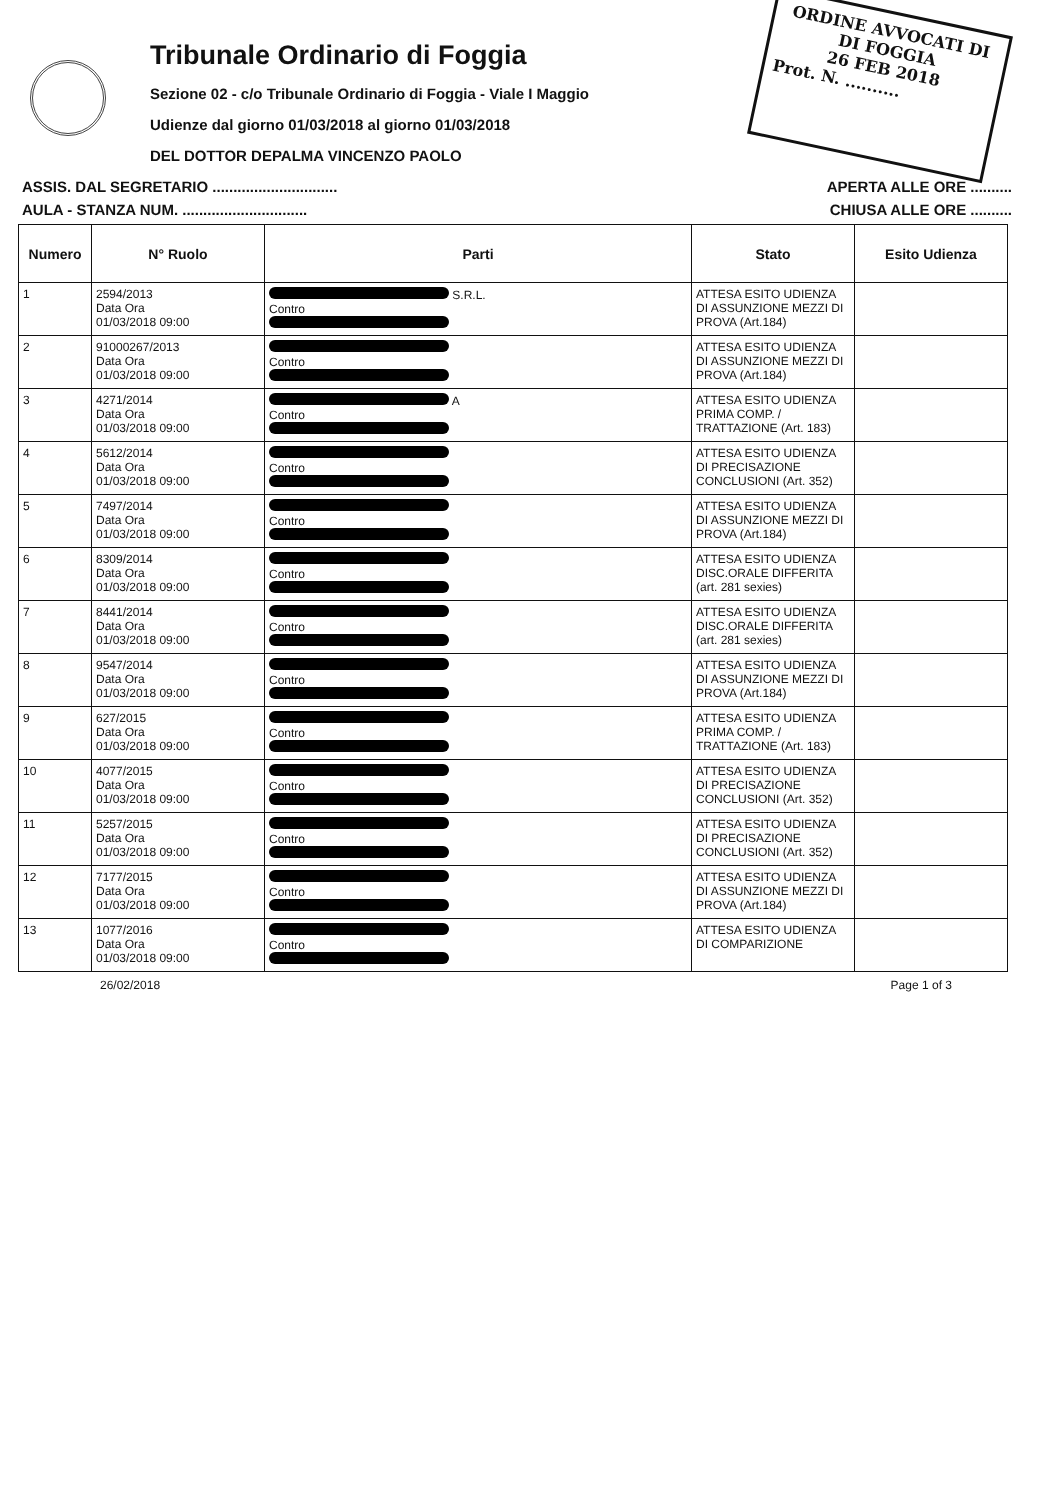ORDINE AVVOCATI DI
DI FOGGIA
26 FEB 2018
Prot. N. ..........
Tribunale Ordinario di Foggia
Sezione 02 - c/o Tribunale Ordinario di Foggia - Viale I Maggio
Udienze dal giorno 01/03/2018 al giorno 01/03/2018
DEL DOTTOR DEPALMA VINCENZO PAOLO
ASSIS. DAL SEGRETARIO .............................. APERTA ALLE ORE ..........
AULA - STANZA NUM. .............................. CHIUSA ALLE ORE ..........
| Numero | N° Ruolo | Parti | Stato | Esito Udienza |
| --- | --- | --- | --- | --- |
| 1 | 2594/2013 Data Ora 01/03/2018 09:00 | S.R.L. Contro | ATTESA ESITO UDIENZA DI ASSUNZIONE MEZZI DI PROVA (Art.184) | |
| 2 | 91000267/2013 Data Ora 01/03/2018 09:00 | Contro | ATTESA ESITO UDIENZA DI ASSUNZIONE MEZZI DI PROVA (Art.184) | |
| 3 | 4271/2014 Data Ora 01/03/2018 09:00 | A Contro | ATTESA ESITO UDIENZA PRIMA COMP. / TRATTAZIONE (Art. 183) | |
| 4 | 5612/2014 Data Ora 01/03/2018 09:00 | Contro | ATTESA ESITO UDIENZA DI PRECISAZIONE CONCLUSIONI (Art. 352) | |
| 5 | 7497/2014 Data Ora 01/03/2018 09:00 | Contro | ATTESA ESITO UDIENZA DI ASSUNZIONE MEZZI DI PROVA (Art.184) | |
| 6 | 8309/2014 Data Ora 01/03/2018 09:00 | Contro | ATTESA ESITO UDIENZA DISC.ORALE DIFFERITA (art. 281 sexies) | |
| 7 | 8441/2014 Data Ora 01/03/2018 09:00 | Contro | ATTESA ESITO UDIENZA DISC.ORALE DIFFERITA (art. 281 sexies) | |
| 8 | 9547/2014 Data Ora 01/03/2018 09:00 | Contro | ATTESA ESITO UDIENZA DI ASSUNZIONE MEZZI DI PROVA (Art.184) | |
| 9 | 627/2015 Data Ora 01/03/2018 09:00 | Contro | ATTESA ESITO UDIENZA PRIMA COMP. / TRATTAZIONE (Art. 183) | |
| 10 | 4077/2015 Data Ora 01/03/2018 09:00 | Contro | ATTESA ESITO UDIENZA DI PRECISAZIONE CONCLUSIONI (Art. 352) | |
| 11 | 5257/2015 Data Ora 01/03/2018 09:00 | Contro | ATTESA ESITO UDIENZA DI PRECISAZIONE CONCLUSIONI (Art. 352) | |
| 12 | 7177/2015 Data Ora 01/03/2018 09:00 | Contro | ATTESA ESITO UDIENZA DI ASSUNZIONE MEZZI DI PROVA (Art.184) | |
| 13 | 1077/2016 Data Ora 01/03/2018 09:00 | Contro | ATTESA ESITO UDIENZA DI COMPARIZIONE | |
26/02/2018 Page 1 of 3